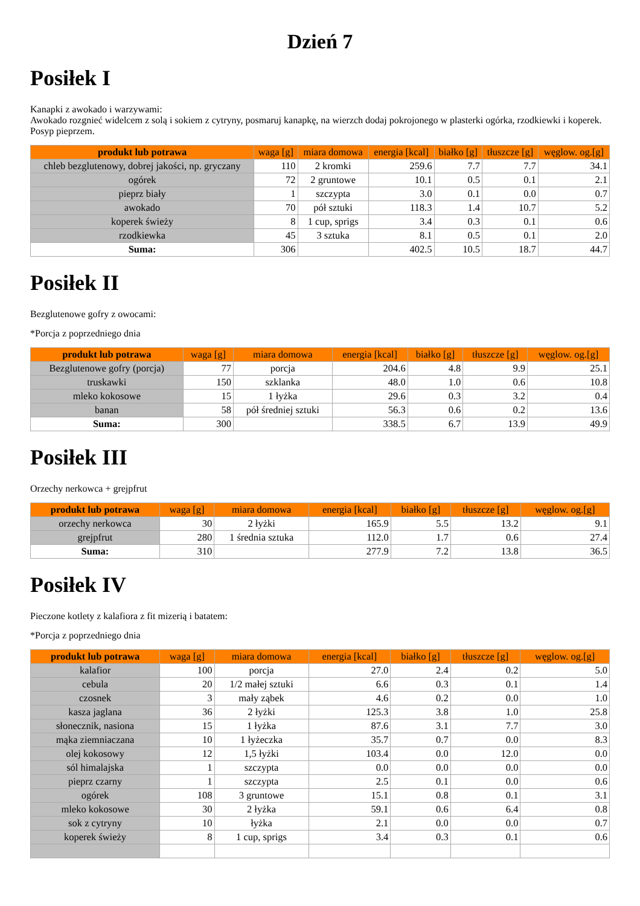Dzień 7
Posiłek I
Kanapki z awokado i warzywami:
Awokado rozgnieć widelcem z solą i sokiem z cytryny, posmaruj kanapkę, na wierzch dodaj pokrojonego w plasterki ogórka, rzodkiewki i koperek. Posyp pieprzem.
| produkt lub potrawa | waga [g] | miara domowa | energia [kcal] | białko [g] | tłuszcze [g] | węglow. og.[g] |
| --- | --- | --- | --- | --- | --- | --- |
| chleb bezglutenowy, dobrej jakości, np. gryczany | 110 | 2 kromki | 259.6 | 7.7 | 7.7 | 34.1 |
| ogórek | 72 | 2 gruntowe | 10.1 | 0.5 | 0.1 | 2.1 |
| pieprz biały | 1 | szczypta | 3.0 | 0.1 | 0.0 | 0.7 |
| awokado | 70 | pół sztuki | 118.3 | 1.4 | 10.7 | 5.2 |
| koperek świeży | 8 | 1 cup, sprigs | 3.4 | 0.3 | 0.1 | 0.6 |
| rzodkiewka | 45 | 3 sztuka | 8.1 | 0.5 | 0.1 | 2.0 |
| Suma: | 306 | | 402.5 | 10.5 | 18.7 | 44.7 |
Posiłek II
Bezglutenowe gofry z owocami:
*Porcja z poprzedniego dnia
| produkt lub potrawa | waga [g] | miara domowa | energia [kcal] | białko [g] | tłuszcze [g] | węglow. og.[g] |
| --- | --- | --- | --- | --- | --- | --- |
| Bezglutenowe gofry (porcja) | 77 | porcja | 204.6 | 4.8 | 9.9 | 25.1 |
| truskawki | 150 | szklanka | 48.0 | 1.0 | 0.6 | 10.8 |
| mleko kokosowe | 15 | 1 łyżka | 29.6 | 0.3 | 3.2 | 0.4 |
| banan | 58 | pół średniej sztuki | 56.3 | 0.6 | 0.2 | 13.6 |
| Suma: | 300 | | 338.5 | 6.7 | 13.9 | 49.9 |
Posiłek III
Orzechy nerkowca + grejpfrut
| produkt lub potrawa | waga [g] | miara domowa | energia [kcal] | białko [g] | tłuszcze [g] | węglow. og.[g] |
| --- | --- | --- | --- | --- | --- | --- |
| orzechy nerkowca | 30 | 2 łyżki | 165.9 | 5.5 | 13.2 | 9.1 |
| grejpfrut | 280 | 1 średnia sztuka | 112.0 | 1.7 | 0.6 | 27.4 |
| Suma: | 310 | | 277.9 | 7.2 | 13.8 | 36.5 |
Posiłek IV
Pieczone kotlety z kalafiora z fit mizerią i batatem:
*Porcja z poprzedniego dnia
| produkt lub potrawa | waga [g] | miara domowa | energia [kcal] | białko [g] | tłuszcze [g] | węglow. og.[g] |
| --- | --- | --- | --- | --- | --- | --- |
| kalafior | 100 | porcja | 27.0 | 2.4 | 0.2 | 5.0 |
| cebula | 20 | 1/2 małej sztuki | 6.6 | 0.3 | 0.1 | 1.4 |
| czosnek | 3 | mały ząbek | 4.6 | 0.2 | 0.0 | 1.0 |
| kasza jaglana | 36 | 2 łyżki | 125.3 | 3.8 | 1.0 | 25.8 |
| słonecznik, nasiona | 15 | 1 łyżka | 87.6 | 3.1 | 7.7 | 3.0 |
| mąka ziemniaczana | 10 | 1 łyżeczka | 35.7 | 0.7 | 0.0 | 8.3 |
| olej kokosowy | 12 | 1,5 łyżki | 103.4 | 0.0 | 12.0 | 0.0 |
| sól himalajska | 1 | szczypta | 0.0 | 0.0 | 0.0 | 0.0 |
| pieprz czarny | 1 | szczypta | 2.5 | 0.1 | 0.0 | 0.6 |
| ogórek | 108 | 3 gruntowe | 15.1 | 0.8 | 0.1 | 3.1 |
| mleko kokosowe | 30 | 2 łyżka | 59.1 | 0.6 | 6.4 | 0.8 |
| sok z cytryny | 10 | łyżka | 2.1 | 0.0 | 0.0 | 0.7 |
| koperek świeży | 8 | 1 cup, sprigs | 3.4 | 0.3 | 0.1 | 0.6 |